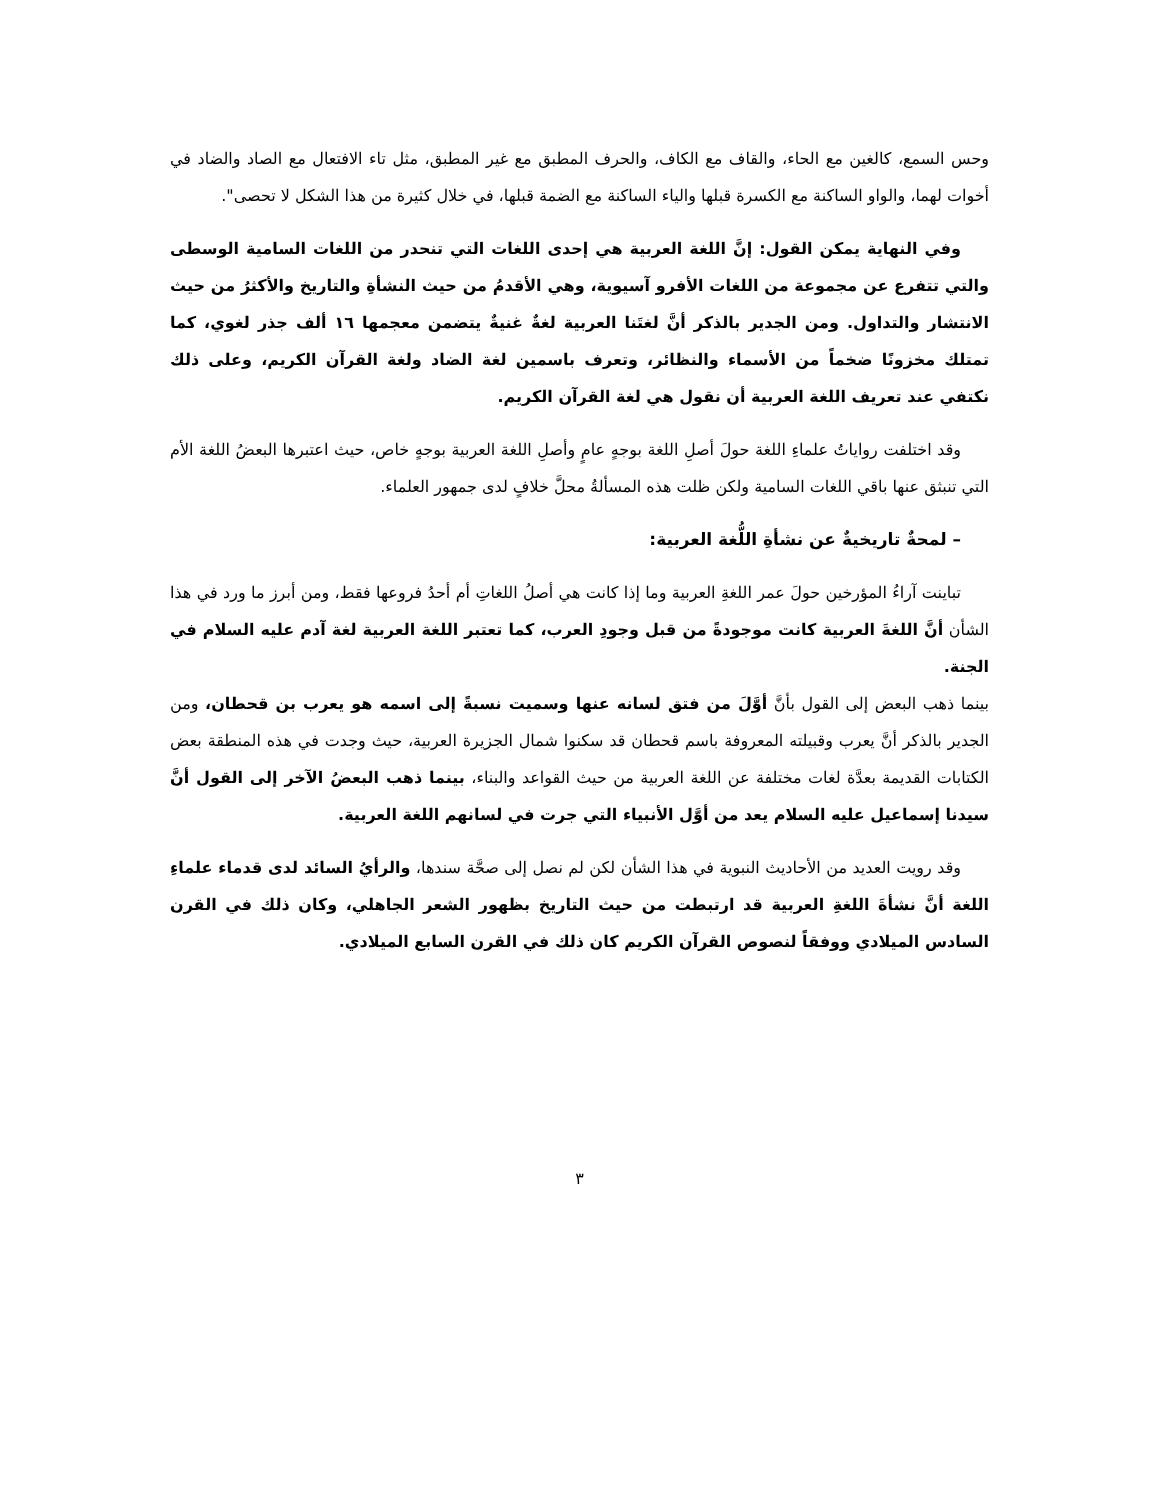وحس السمع، كالغين مع الحاء، والقاف مع الكاف، والحرف المطبق مع غير المطبق، مثل تاء الافتعال مع الصاد والضاد في أخوات لهما، والواو الساكنة مع الكسرة قبلها والياء الساكنة مع الضمة قبلها، في خلال كثيرة من هذا الشكل لا تحصى".
وفي النهاية يمكن القول: إنَّ اللغة العربية هي إحدى اللغات التي تنحدر من اللغات السامية الوسطى والتي تتفرع عن مجموعة من اللغات الأفرو آسيوية، وهي الأقدمُ من حيث النشأةِ والتاريخ والأكثرُ من حيث الانتشار والتداول. ومن الجدير بالذكر أنَّ لغتَنا العربية لغةٌ غنيةٌ يتضمن معجمها ١٦ ألف جذر لغوي، كما تمتلك مخزونًا ضخماً من الأسماء والنظائر، وتعرف باسمين لغة الضاد ولغة القرآن الكريم، وعلى ذلك نكتفي عند تعريف اللغة العربية أن نقول هي لغة القرآن الكريم.
وقد اختلفت رواياتُ علماءِ اللغة حولَ أصلِ اللغة بوجهٍ عامٍ وأصلِ اللغة العربية بوجهٍ خاص، حيث اعتبرها البعضُ اللغة الأم التي تنبثق عنها باقي اللغات السامية ولكن ظلت هذه المسألةُ محلَّ خلافٍ لدى جمهور العلماء.
– لمحةٌ تاريخيةٌ عن نشأةِ اللُّغة العربية:
تباينت آراءُ المؤرخين حولَ عمر اللغةِ العربية وما إذا كانت هي أصلُ اللغاتِ أم أحدُ فروعها فقط، ومن أبرز ما ورد في هذا الشأن أنَّ اللغةَ العربية كانت موجودةً من قبل وجودِ العرب، كما تعتبر اللغة العربية لغة آدم عليه السلام في الجنة.
بينما ذهب البعض إلى القول بأنَّ أوَّلَ من فتق لسانه عنها وسميت نسبةً إلى اسمه هو يعرب بن قحطان، ومن الجدير بالذكر أنَّ يعرب وقبيلته المعروفة باسم قحطان قد سكنوا شمال الجزيرة العربية، حيث وجدت في هذه المنطقة بعض الكتابات القديمة بعدَّة لغات مختلفة عن اللغة العربية من حيث القواعد والبناء، بينما ذهب البعضُ الآخر إلى القول أنَّ سيدنا إسماعيل عليه السلام يعد من أوَّل الأنبياء التي جرت في لسانهم اللغة العربية.
وقد رويت العديد من الأحاديث النبوية في هذا الشأن لكن لم نصل إلى صحَّة سندها، والرأيُ السائد لدى قدماء علماءِ اللغة أنَّ نشأةَ اللغةِ العربية قد ارتبطت من حيث التاريخ بظهور الشعر الجاهلي، وكان ذلك في القرن السادس الميلادي ووفقاً لنصوص القرآن الكريم كان ذلك في القرن السابع الميلادي.
٣